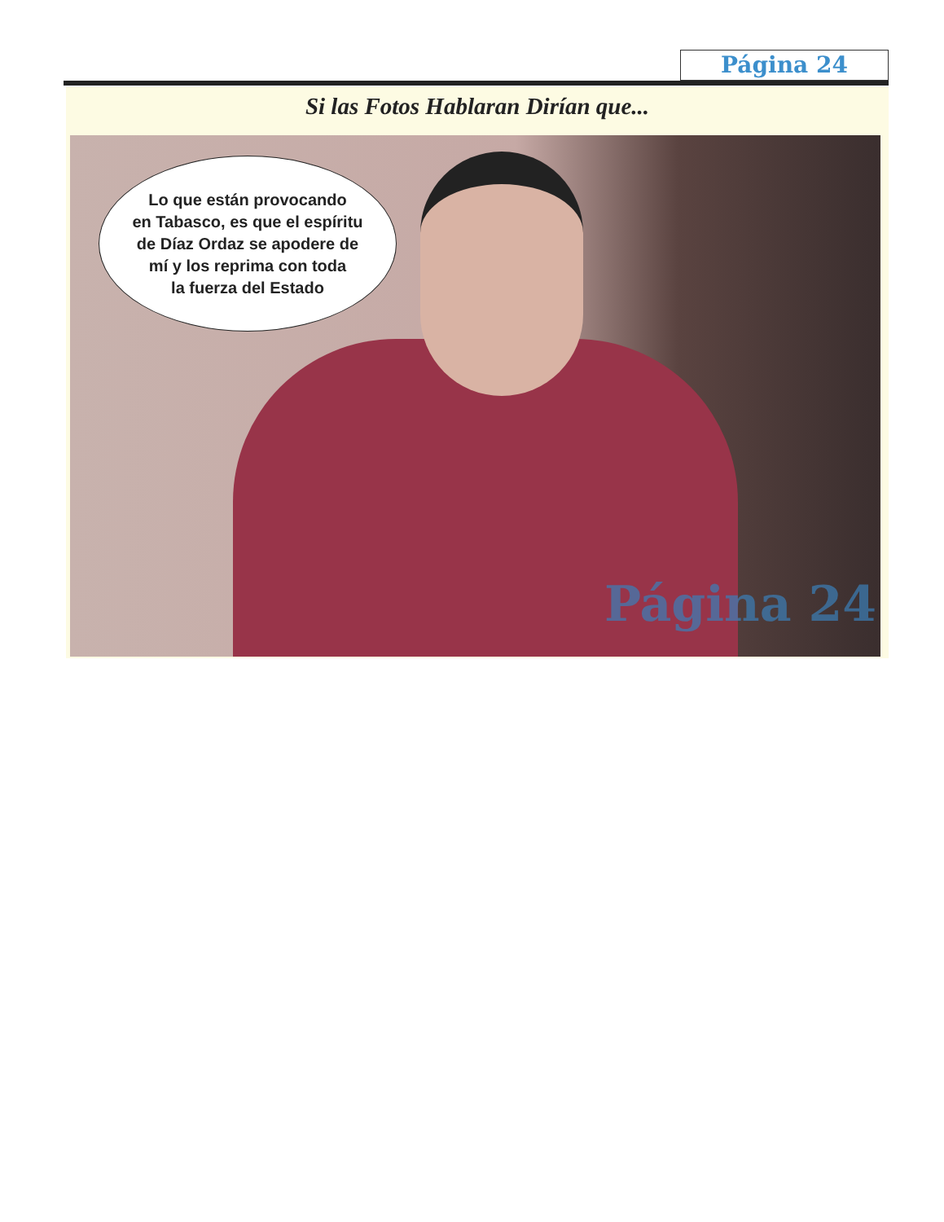Página 24
Si las Fotos Hablaran Dirían que...
Lo que están provocando
en Tabasco, es que el espíritu
de Díaz Ordaz se apodere de
mí y los reprima con toda
la fuerza del Estado
Página 24